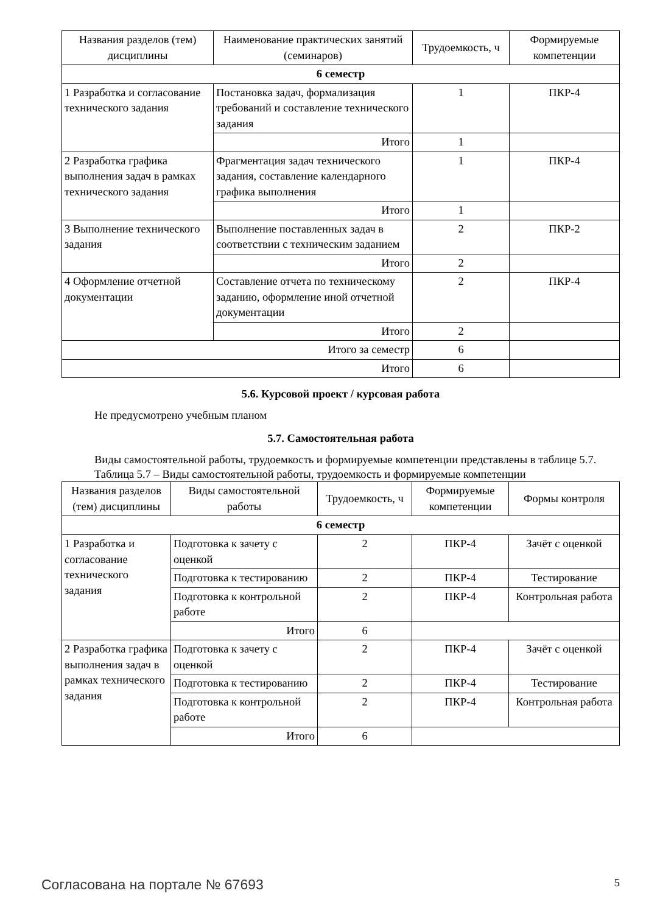| Названия разделов (тем) дисциплины | Наименование практических занятий (семинаров) | Трудоемкость, ч | Формируемые компетенции |
| --- | --- | --- | --- |
| 6 семестр | | | |
| 1 Разработка и согласование технического задания | Постановка задач, формализация требований и составление технического задания | 1 | ПКР-4 |
| | Итого | 1 | |
| 2 Разработка графика выполнения задач в рамках технического задания | Фрагментация задач технического задания, составление календарного графика выполнения | 1 | ПКР-4 |
| | Итого | 1 | |
| 3 Выполнение технического задания | Выполнение поставленных задач в соответствии с техническим заданием | 2 | ПКР-2 |
| | Итого | 2 | |
| 4 Оформление отчетной документации | Составление отчета по техническому заданию, оформление иной отчетной документации | 2 | ПКР-4 |
| | Итого | 2 | |
| Итого за семестр | | 6 | |
| Итого | | 6 | |
5.6. Курсовой проект / курсовая работа
Не предусмотрено учебным планом
5.7. Самостоятельная работа
Виды самостоятельной работы, трудоемкость и формируемые компетенции представлены в таблице 5.7.
Таблица 5.7 – Виды самостоятельной работы, трудоемкость и формируемые компетенции
| Названия разделов (тем) дисциплины | Виды самостоятельной работы | Трудоемкость, ч | Формируемые компетенции | Формы контроля |
| --- | --- | --- | --- | --- |
| 6 семестр | | | | |
| 1 Разработка и согласование технического задания | Подготовка к зачету с оценкой | 2 | ПКР-4 | Зачёт с оценкой |
| | Подготовка к тестированию | 2 | ПКР-4 | Тестирование |
| | Подготовка к контрольной работе | 2 | ПКР-4 | Контрольная работа |
| | Итого | 6 | | |
| 2 Разработка графика выполнения задач в рамках технического задания | Подготовка к зачету с оценкой | 2 | ПКР-4 | Зачёт с оценкой |
| | Подготовка к тестированию | 2 | ПКР-4 | Тестирование |
| | Подготовка к контрольной работе | 2 | ПКР-4 | Контрольная работа |
| | Итого | 6 | | |
Согласована на портале № 67693 5